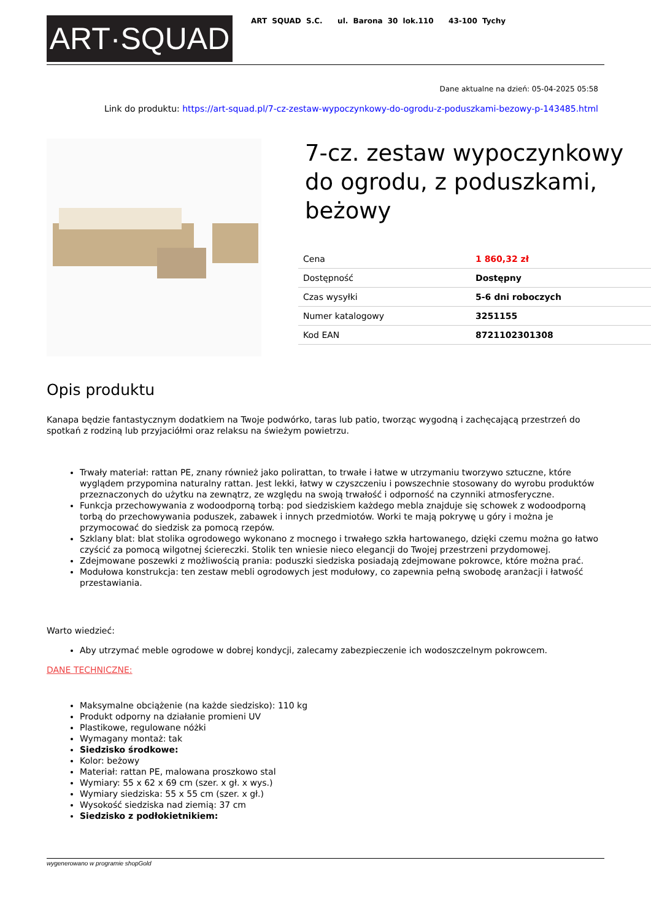ART·SQUAD
ART SQUAD S.C. ul. Barona 30 lok.110 43-100 Tychy
Dane aktualne na dzień: 05-04-2025 05:58
Link do produktu: https://art-squad.pl/7-cz-zestaw-wypoczynkowy-do-ogrodu-z-poduszkami-bezowy-p-143485.html
7-cz. zestaw wypoczynkowy do ogrodu, z poduszkami, beżowy
| Cena | 1 860,32 zł |
| Dostępność | Dostępny |
| Czas wysyłki | 5-6 dni roboczych |
| Numer katalogowy | 3251155 |
| Kod EAN | 8721102301308 |
Opis produktu
Kanapa będzie fantastycznym dodatkiem na Twoje podwórko, taras lub patio, tworząc wygodną i zachęcającą przestrzeń do spotkań z rodziną lub przyjaciółmi oraz relaksu na świeżym powietrzu.
Trwały materiał: rattan PE, znany również jako polirattan, to trwałe i łatwe w utrzymaniu tworzywo sztuczne, które wyglądem przypomina naturalny rattan. Jest lekki, łatwy w czyszczeniu i powszechnie stosowany do wyrobu produktów przeznaczonych do użytku na zewnątrz, ze względu na swoją trwałość i odporność na czynniki atmosferyczne.
Funkcja przechowywania z wodoodporną torbą: pod siedziskiem każdego mebla znajduje się schowek z wodoodporną torbą do przechowywania poduszek, zabawek i innych przedmiotów. Worki te mają pokrywę u góry i można je przymocować do siedzisk za pomocą rzepów.
Szklany blat: blat stolika ogrodowego wykonano z mocnego i trwałego szkła hartowanego, dzięki czemu można go łatwo czyścić za pomocą wilgotnej ściereczki. Stolik ten wniesie nieco elegancji do Twojej przestrzeni przydomowej.
Zdejmowane poszewki z możliwością prania: poduszki siedziska posiadają zdejmowane pokrowce, które można prać.
Modułowa konstrukcja: ten zestaw mebli ogrodowych jest modułowy, co zapewnia pełną swobodę aranżacji i łatwość przestawiania.
Warto wiedzieć:
Aby utrzymać meble ogrodowe w dobrej kondycji, zalecamy zabezpieczenie ich wodoszczelnym pokrowcem.
DANE TECHNICZNE:
Maksymalne obciążenie (na każde siedzisko): 110 kg
Produkt odporny na działanie promieni UV
Plastikowe, regulowane nóżki
Wymagany montaż: tak
Siedzisko środkowe:
Kolor: beżowy
Materiał: rattan PE, malowana proszkowo stal
Wymiary: 55 x 62 x 69 cm (szer. x gł. x wys.)
Wymiary siedziska: 55 x 55 cm (szer. x gł.)
Wysokość siedziska nad ziemią: 37 cm
Siedzisko z podłokietnikiem:
wygenerowano w programie shopGold